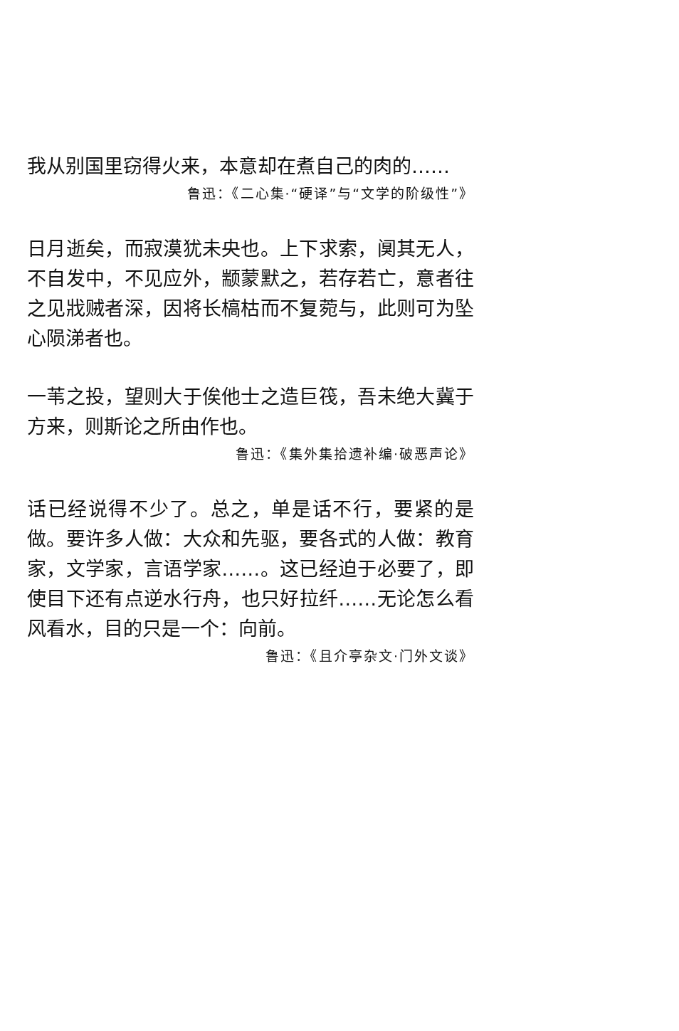我从别国里窃得火来，本意却在煮自己的肉的……
鲁迅：《二心集·“硬译”与“文学的阶级性”》
日月逝矣，而寂漠犹未央也。上下求索，阒其无人，不自发中，不见应外，颛蒙默之，若存若亡，意者往之见戕贼者深，因将长槁枯而不复菀与，此则可为坠心陨涕者也。
一苇之投，望则大于俟他士之造巨筏，吾未绝大冀于方来，则斯论之所由作也。
鲁迅：《集外集拾遗补编·破恶声论》
话已经说得不少了。总之，单是话不行，要紧的是做。要许多人做：大众和先驱，要各式的人做：教育家，文学家，言语学家……。这已经迫于必要了，即使目下还有点逆水行舟，也只好拉纤……无论怎么看风看水，目的只是一个：向前。
鲁迅：《且介亭杂文·门外文谈》